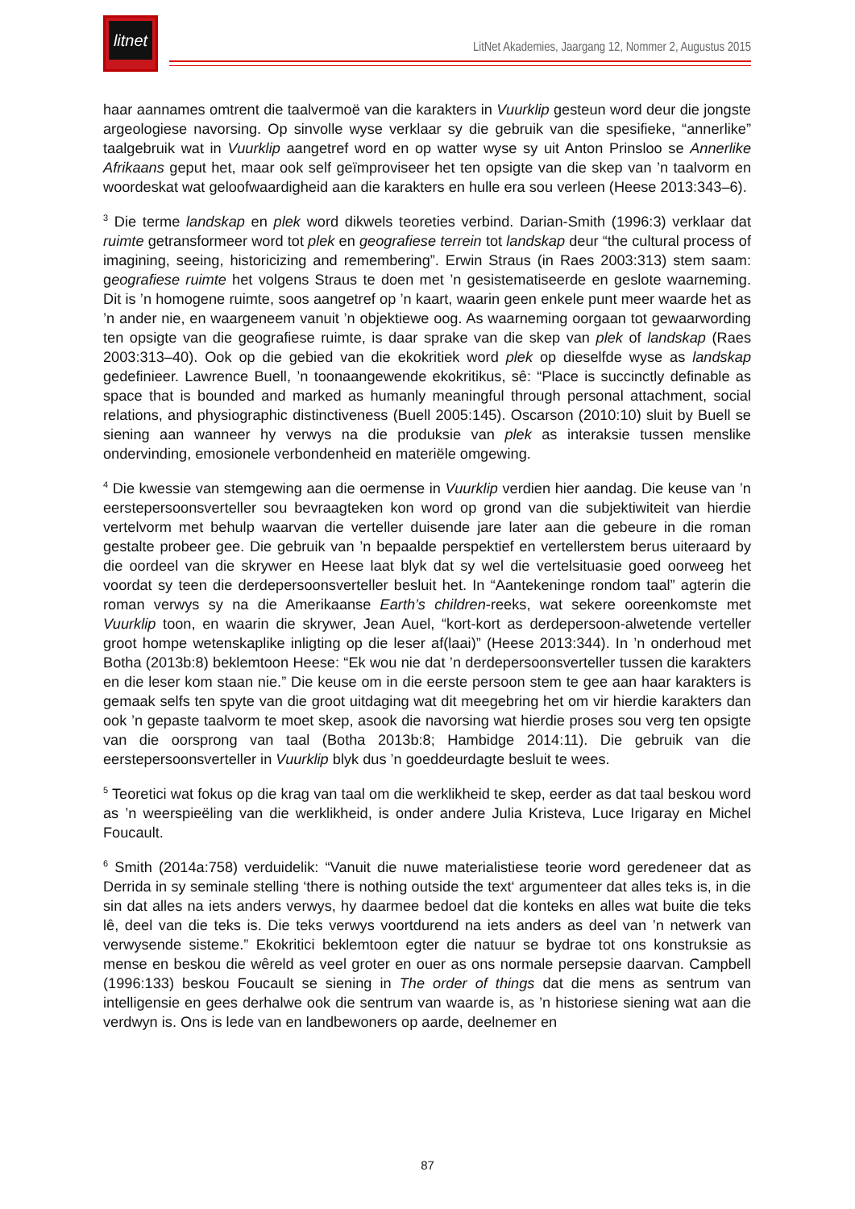litnet
LitNet Akademies, Jaargang 12, Nommer 2, Augustus 2015
haar aannames omtrent die taalvermoë van die karakters in Vuurklip gesteun word deur die jongste argeologiese navorsing. Op sinvolle wyse verklaar sy die gebruik van die spesifieke, “annerlike” taalgebruik wat in Vuurklip aangetref word en op watter wyse sy uit Anton Prinsloo se Annerlike Afrikaans geput het, maar ook self geïmproviseer het ten opsigte van die skep van ’n taalvorm en woordeskat wat geloofwaardigheid aan die karakters en hulle era sou verleen (Heese 2013:343–6).
<sup>3</sup> Die terme landskap en plek word dikwels teoreties verbind. Darian-Smith (1996:3) verklaar dat ruimte getransformeer word tot plek en geografiese terrein tot landskap deur “the cultural process of imagining, seeing, historicizing and remembering”. Erwin Straus (in Raes 2003:313) stem saam: geografiese ruimte het volgens Straus te doen met ’n gesistematiseerde en geslote waarneming. Dit is ’n homogene ruimte, soos aangetref op ’n kaart, waarin geen enkele punt meer waarde het as ’n ander nie, en waargeneem vanuit ’n objektiewe oog. As waarneming oorgaan tot gewaarwording ten opsigte van die geografiese ruimte, is daar sprake van die skep van plek of landskap (Raes 2003:313–40). Ook op die gebied van die ekokritiek word plek op dieselfde wyse as landskap gedefinieer. Lawrence Buell, ’n toonaangewende ekokritikus, sê: “Place is succinctly definable as space that is bounded and marked as humanly meaningful through personal attachment, social relations, and physiographic distinctiveness (Buell 2005:145). Oscarson (2010:10) sluit by Buell se siening aan wanneer hy verwys na die produksie van plek as interaksie tussen menslike ondervinding, emosionele verbondenheid en materiële omgewing.
<sup>4</sup> Die kwessie van stemgewing aan die oermense in Vuurklip verdien hier aandag. Die keuse van ’n eerstepersoonsverteller sou bevraagteken kon word op grond van die subjektiwiteit van hierdie vertelvorm met behulp waarvan die verteller duisende jare later aan die gebeure in die roman gestalte probeer gee. Die gebruik van ’n bepaalde perspektief en vertellerstem berus uiteraard by die oordeel van die skrywer en Heese laat blyk dat sy wel die vertelsituasie goed oorweeg het voordat sy teen die derdepersoonsverteller besluit het. In “Aantekeninge rondom taal” agterin die roman verwys sy na die Amerikaanse Earth’s children-reeks, wat sekere ooreenkomste met Vuurklip toon, en waarin die skrywer, Jean Auel, “kort-kort as derdepersoon-alwetende verteller groot hompe wetenskaplike inligting op die leser af(laai)” (Heese 2013:344). In ’n onderhoud met Botha (2013b:8) beklemtoon Heese: “Ek wou nie dat ’n derdepersoonsverteller tussen die karakters en die leser kom staan nie.” Die keuse om in die eerste persoon stem te gee aan haar karakters is gemaak selfs ten spyte van die groot uitdaging wat dit meegebring het om vir hierdie karakters dan ook ’n gepaste taalvorm te moet skep, asook die navorsing wat hierdie proses sou verg ten opsigte van die oorsprong van taal (Botha 2013b:8; Hambidge 2014:11). Die gebruik van die eerstepersoonsverteller in Vuurklip blyk dus ’n goeddeurdagte besluit te wees.
<sup>5</sup> Teoretici wat fokus op die krag van taal om die werklikheid te skep, eerder as dat taal beskou word as ’n weerspieëling van die werklikheid, is onder andere Julia Kristeva, Luce Irigaray en Michel Foucault.
<sup>6</sup> Smith (2014a:758) verduidelik: “Vanuit die nuwe materialistiese teorie word geredeneer dat as Derrida in sy seminale stelling ‘there is nothing outside the text‘ argumenteer dat alles teks is, in die sin dat alles na iets anders verwys, hy daarmee bedoel dat die konteks en alles wat buite die teks lê, deel van die teks is. Die teks verwys voortdurend na iets anders as deel van ’n netwerk van verwysende sisteme.” Ekokritici beklemtoon egter die natuur se bydrae tot ons konstruksie as mense en beskou die wêreld as veel groter en ouer as ons normale persepsie daarvan. Campbell (1996:133) beskou Foucault se siening in The order of things dat die mens as sentrum van intelligensie en gees derhalwe ook die sentrum van waarde is, as ’n historiese siening wat aan die verdwyn is. Ons is lede van en landbewoners op aarde, deelnemer en
87